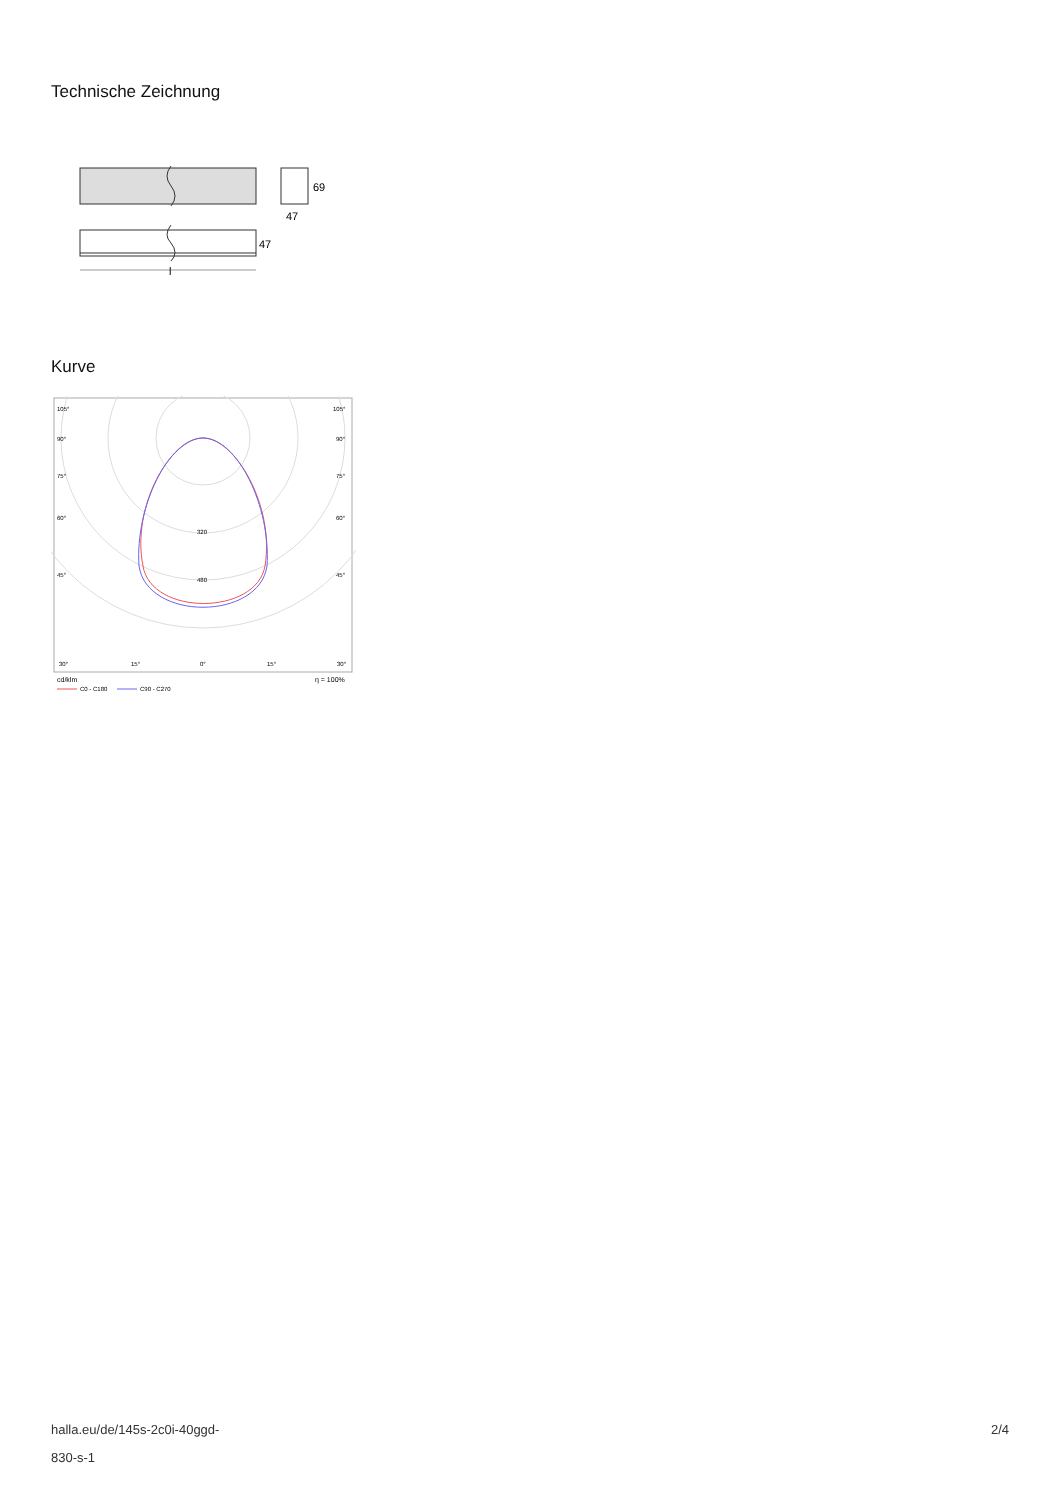Technische Zeichnung
47
69
47
l
Kurve
105°
105°
90°
90°
75°
75°
60°
60°
45°
45°
320
480
30°
15°
0°
15°
30°
cd/klm
η = 100%
C0 - C180
C90 - C270
halla.eu/de/145s-2c0i-40ggd-
830-s-1
2/4